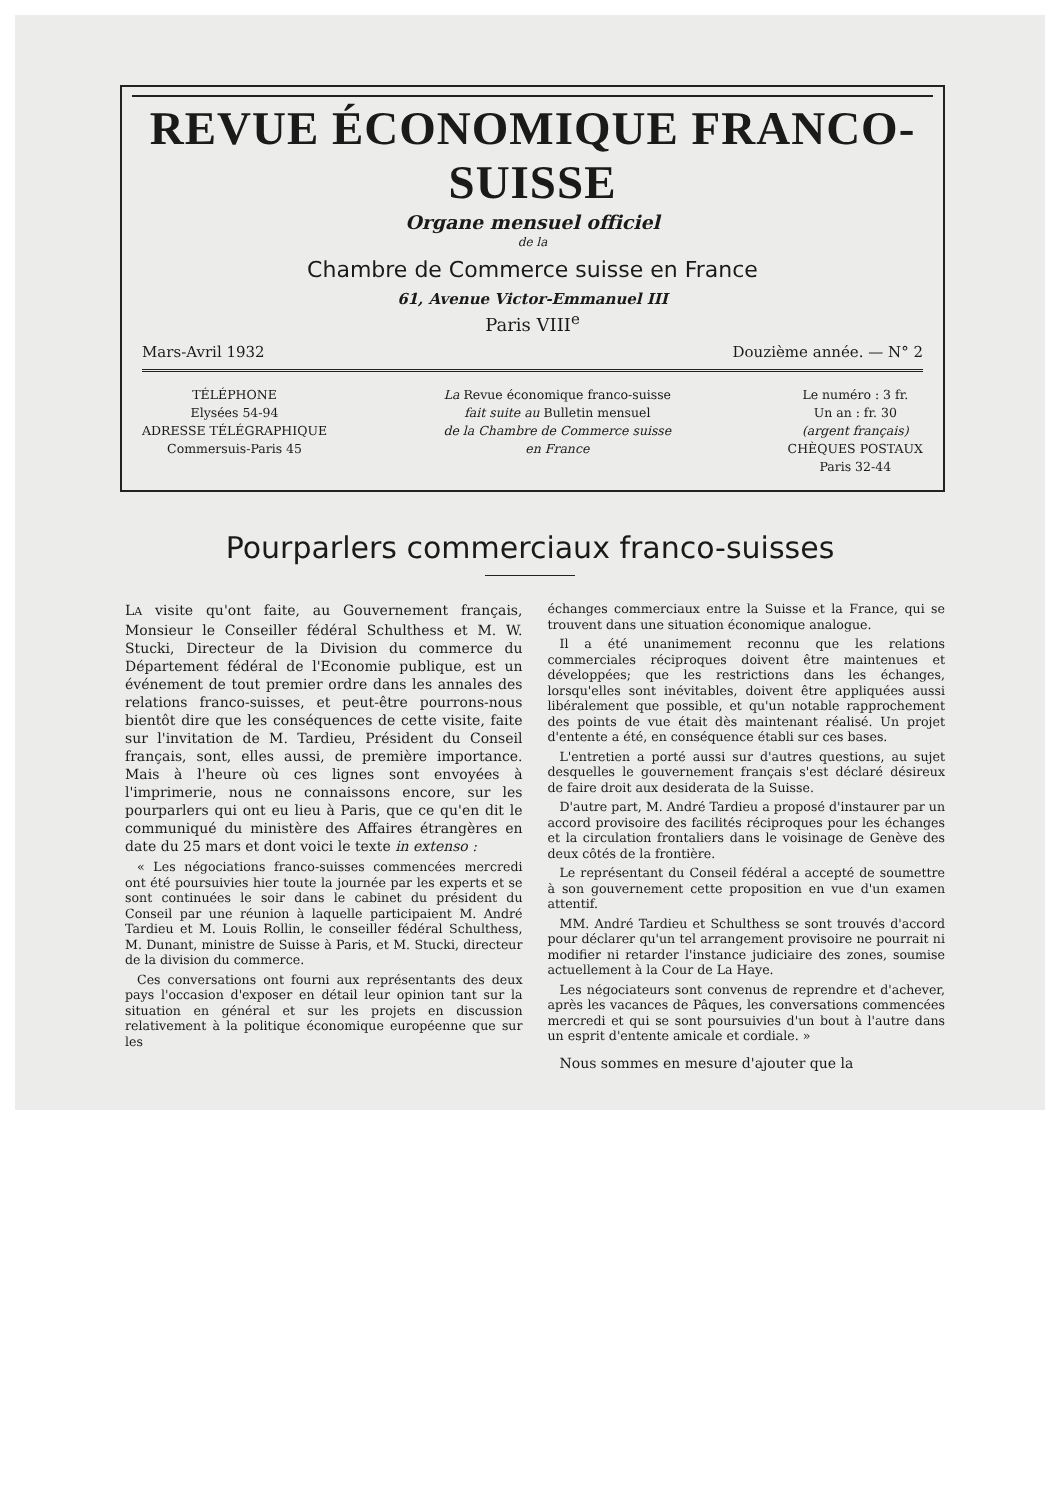REVUE ÉCONOMIQUE FRANCO-SUISSE
Organe mensuel officiel
de la
Chambre de Commerce suisse en France
61, Avenue Victor-Emmanuel III
Paris VIII<sup>e</sup>
Mars-Avril 1932 Douzième année. — N° 2
TÉLÉPHONE
Elysées 54-94
ADRESSE TÉLÉGRAPHIQUE
Commersuis-Paris 45
La Revue économique franco-suisse
fait suite au Bulletin mensuel
de la Chambre de Commerce suisse
en France
Le numéro : 3 fr.
Un an : fr. 30
(argent français)
CHÈQUES POSTAUX
Paris 32-44
Pourparlers commerciaux franco-suisses
LA visite qu'ont faite, au Gouvernement français, Monsieur le Conseiller fédéral Schulthess et M. W. Stucki, Directeur de la Division du commerce du Département fédéral de l'Economie publique, est un événement de tout premier ordre dans les annales des relations franco-suisses, et peut-être pourrons-nous bientôt dire que les conséquences de cette visite, faite sur l'invitation de M. Tardieu, Président du Conseil français, sont, elles aussi, de première importance. Mais à l'heure où ces lignes sont envoyées à l'imprimerie, nous ne connaissons encore, sur les pourparlers qui ont eu lieu à Paris, que ce qu'en dit le communiqué du ministère des Affaires étrangères en date du 25 mars et dont voici le texte in extenso :
« Les négociations franco-suisses commencées mercredi ont été poursuivies hier toute la journée par les experts et se sont continuées le soir dans le cabinet du président du Conseil par une réunion à laquelle participaient M. André Tardieu et M. Louis Rollin, le conseiller fédéral Schulthess, M. Dunant, ministre de Suisse à Paris, et M. Stucki, directeur de la division du commerce.
Ces conversations ont fourni aux représentants des deux pays l'occasion d'exposer en détail leur opinion tant sur la situation en général et sur les projets en discussion relativement à la politique économique européenne que sur les
échanges commerciaux entre la Suisse et la France, qui se trouvent dans une situation économique analogue.
Il a été unanimement reconnu que les relations commerciales réciproques doivent être maintenues et développées; que les restrictions dans les échanges, lorsqu'elles sont inévitables, doivent être appliquées aussi libéralement que possible, et qu'un notable rapprochement des points de vue était dès maintenant réalisé. Un projet d'entente a été, en conséquence établi sur ces bases.
L'entretien a porté aussi sur d'autres questions, au sujet desquelles le gouvernement français s'est déclaré désireux de faire droit aux desiderata de la Suisse.
D'autre part, M. André Tardieu a proposé d'instaurer par un accord provisoire des facilités réciproques pour les échanges et la circulation frontaliers dans le voisinage de Genève des deux côtés de la frontière.
Le représentant du Conseil fédéral a accepté de soumettre à son gouvernement cette proposition en vue d'un examen attentif.
MM. André Tardieu et Schulthess se sont trouvés d'accord pour déclarer qu'un tel arrangement provisoire ne pourrait ni modifier ni retarder l'instance judiciaire des zones, soumise actuellement à la Cour de La Haye.
Les négociateurs sont convenus de reprendre et d'achever, après les vacances de Pâques, les conversations commencées mercredi et qui se sont poursuivies d'un bout à l'autre dans un esprit d'entente amicale et cordiale. »
Nous sommes en mesure d'ajouter que la